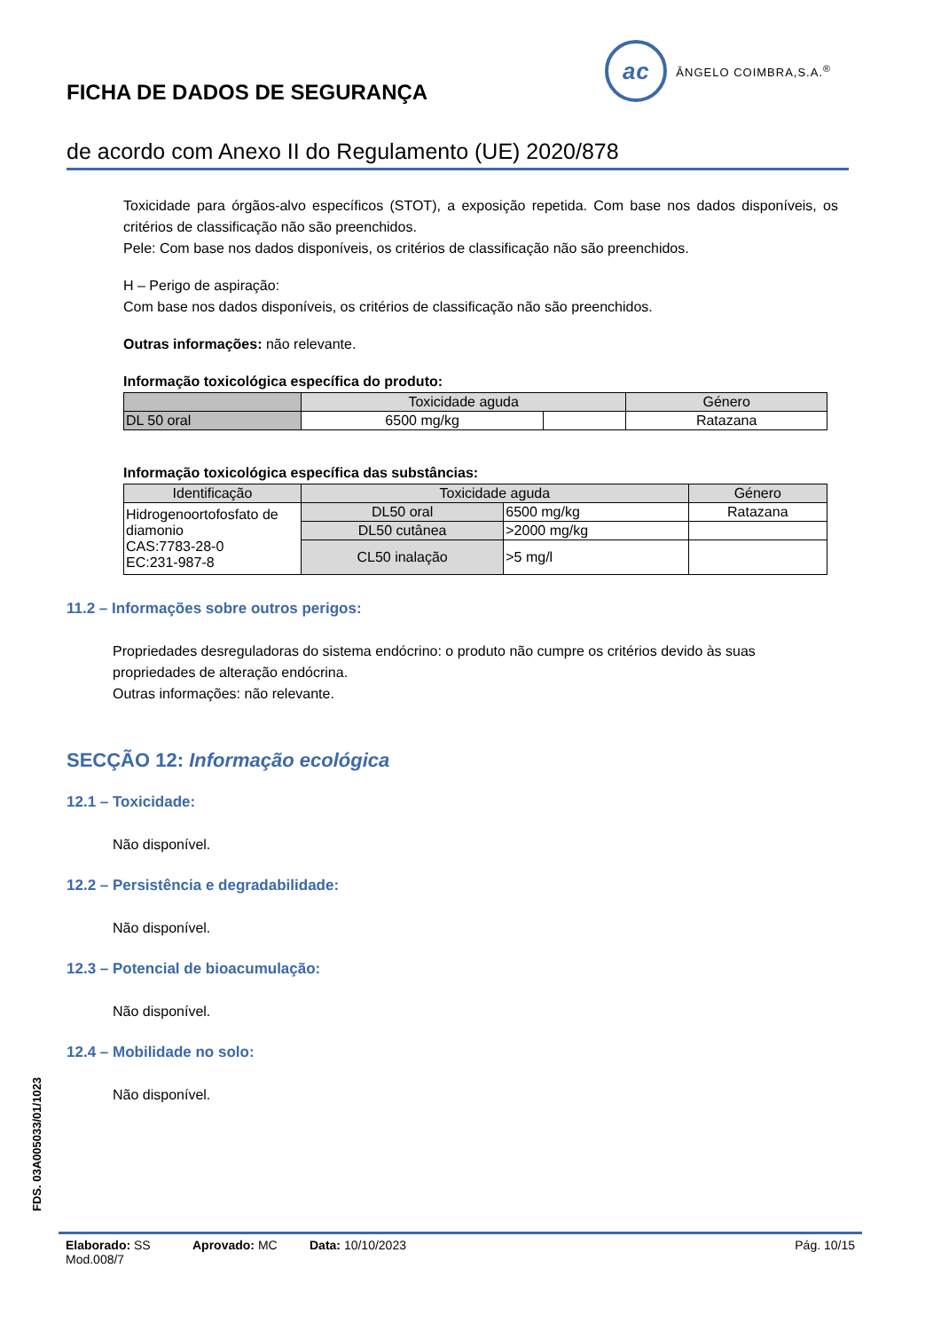ac
ÂNGELO COIMBRA,S.A.<sup>®</sup>
FICHA DE DADOS DE SEGURANÇA
de acordo com Anexo II do Regulamento (UE) 2020/878
Toxicidade para órgãos-alvo específicos (STOT), a exposição repetida. Com base nos dados disponíveis, os critérios de classificação não são preenchidos.
Pele: Com base nos dados disponíveis, os critérios de classificação não são preenchidos.
H – Perigo de aspiração:
Com base nos dados disponíveis, os critérios de classificação não são preenchidos.
Outras informações: não relevante.
Informação toxicológica específica do produto:
| | Toxicidade aguda | | Género |
| --- | --- | --- | --- |
| DL 50 oral | 6500 mg/kg | | Ratazana |
Informação toxicológica específica das substâncias:
| Identificação | Toxicidade aguda | | Género |
| --- | --- | --- | --- |
| Hidrogenoortofosfato de diamonio CAS:7783-28-0 EC:231-987-8 | DL50 oral | 6500 mg/kg | Ratazana |
| | DL50 cutânea | >2000 mg/kg | |
| | CL50 inalação | >5 mg/l | |
11.2 – Informações sobre outros perigos:
Propriedades desreguladoras do sistema endócrino: o produto não cumpre os critérios devido às suas propriedades de alteração endócrina.
Outras informações: não relevante.
SECÇÃO 12: Informação ecológica
12.1 – Toxicidade:
Não disponível.
12.2 – Persistência e degradabilidade:
Não disponível.
12.3 – Potencial de bioacumulação:
Não disponível.
12.4 – Mobilidade no solo:
Não disponível.
FDS. 03A005033/01/1023
Elaborado: SS Aprovado: MC Data: 10/10/2023 Pág. 10/15
Mod.008/7